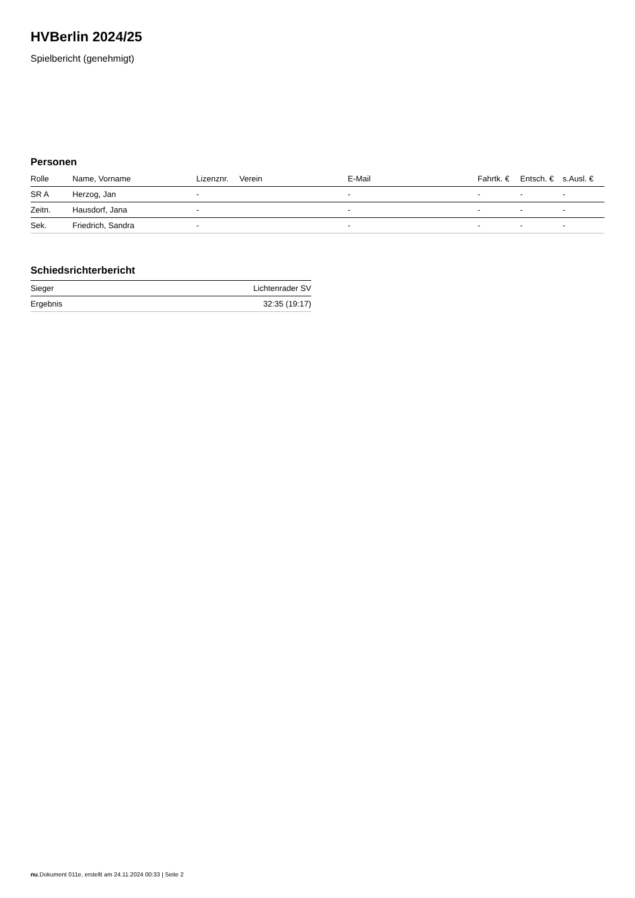HVBerlin 2024/25
Spielbericht (genehmigt)
Personen
| Rolle | Name, Vorname | Lizenznr. | Verein | E-Mail | Fahrtk. € | Entsch. € | s.Ausl. € |
| --- | --- | --- | --- | --- | --- | --- | --- |
| SR A | Herzog, Jan | - | | - | - | - | - |
| Zeitn. | Hausdorf, Jana | - | | - | - | - | - |
| Sek. | Friedrich, Sandra | - | | - | - | - | - |
Schiedsrichterbericht
| Sieger | Lichtenrader SV |
| Ergebnis | 32:35 (19:17) |
nu.Dokument 011e, erstellt am 24.11.2024 00:33 | Seite 2